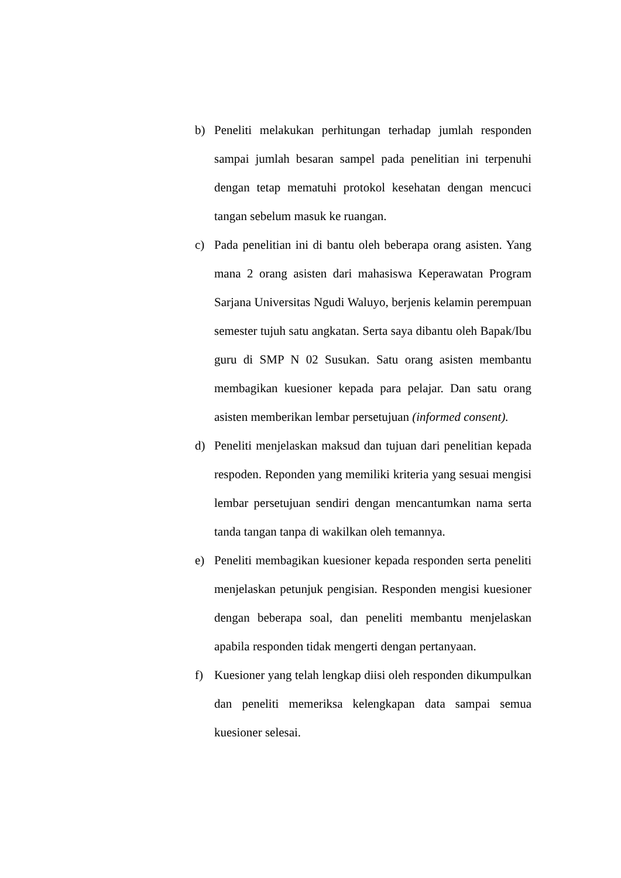b) Peneliti melakukan perhitungan terhadap jumlah responden sampai jumlah besaran sampel pada penelitian ini terpenuhi dengan tetap mematuhi protokol kesehatan dengan mencuci tangan sebelum masuk ke ruangan.
c) Pada penelitian ini di bantu oleh beberapa orang asisten. Yang mana 2 orang asisten dari mahasiswa Keperawatan Program Sarjana Universitas Ngudi Waluyo, berjenis kelamin perempuan semester tujuh satu angkatan. Serta saya dibantu oleh Bapak/Ibu guru di SMP N 02 Susukan. Satu orang asisten membantu membagikan kuesioner kepada para pelajar. Dan satu orang asisten memberikan lembar persetujuan (informed consent).
d) Peneliti menjelaskan maksud dan tujuan dari penelitian kepada respoden. Reponden yang memiliki kriteria yang sesuai mengisi lembar persetujuan sendiri dengan mencantumkan nama serta tanda tangan tanpa di wakilkan oleh temannya.
e) Peneliti membagikan kuesioner kepada responden serta peneliti menjelaskan petunjuk pengisian. Responden mengisi kuesioner dengan beberapa soal, dan peneliti membantu menjelaskan apabila responden tidak mengerti dengan pertanyaan.
f) Kuesioner yang telah lengkap diisi oleh responden dikumpulkan dan peneliti memeriksa kelengkapan data sampai semua kuesioner selesai.